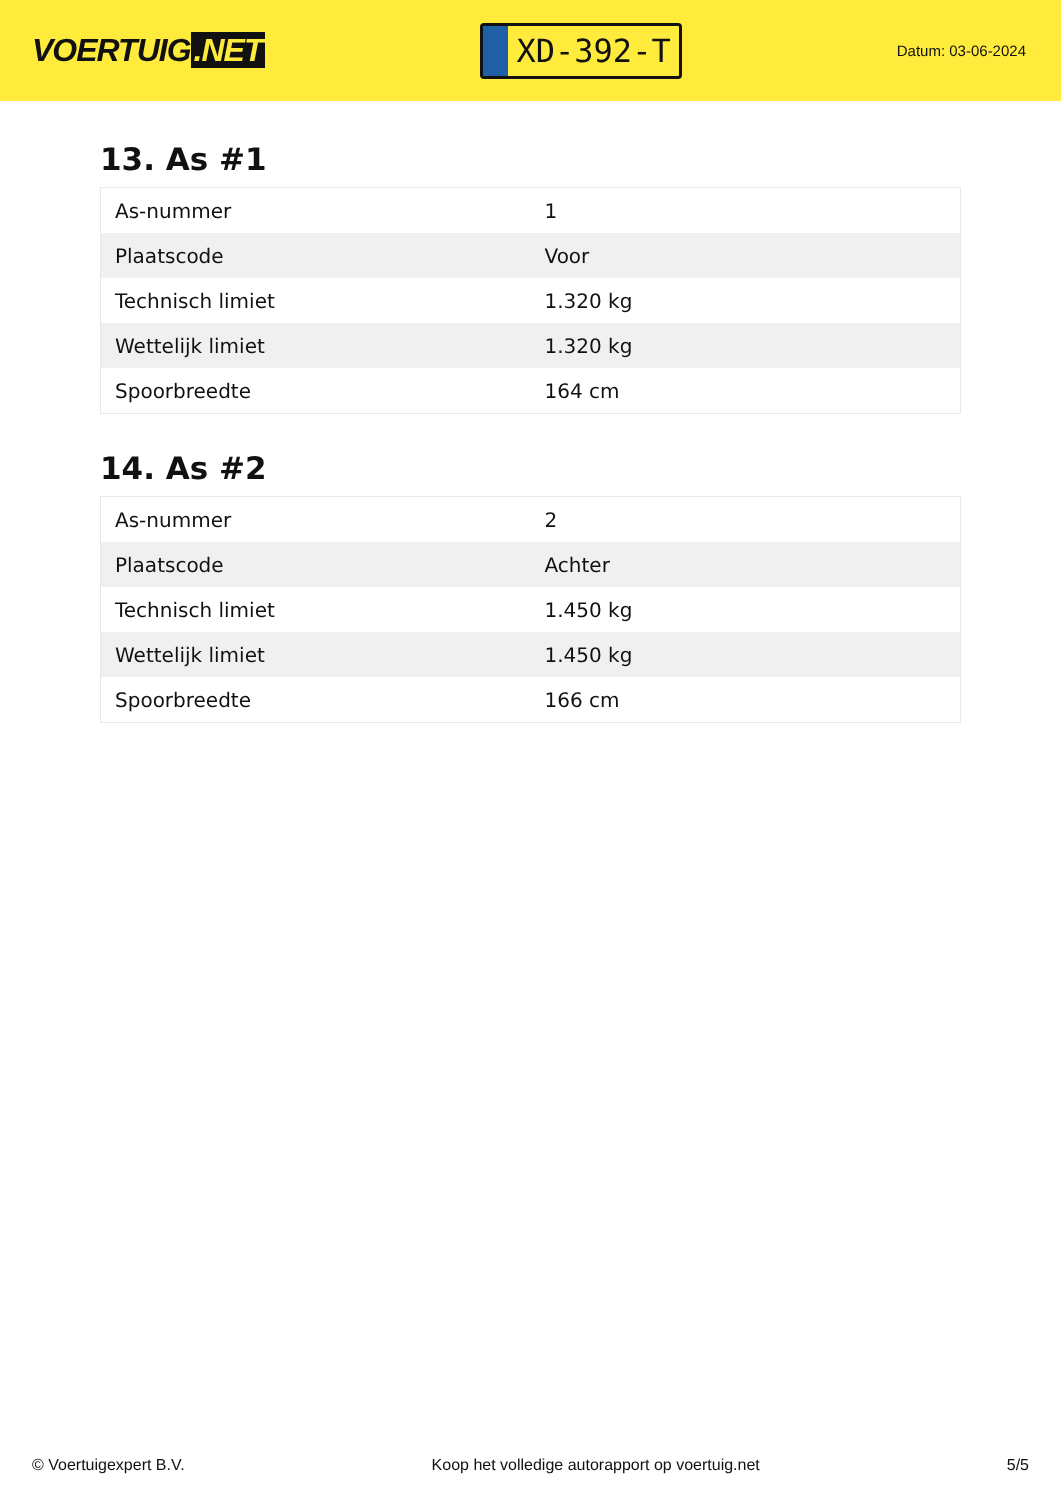VOERTUIG.NET
XD-392-T
Datum: 03-06-2024
13. As #1
| As-nummer | 1 |
| Plaatscode | Voor |
| Technisch limiet | 1.320 kg |
| Wettelijk limiet | 1.320 kg |
| Spoorbreedte | 164 cm |
14. As #2
| As-nummer | 2 |
| Plaatscode | Achter |
| Technisch limiet | 1.450 kg |
| Wettelijk limiet | 1.450 kg |
| Spoorbreedte | 166 cm |
© Voertuigexpert B.V. Koop het volledige autorapport op voertuig.net 5/5